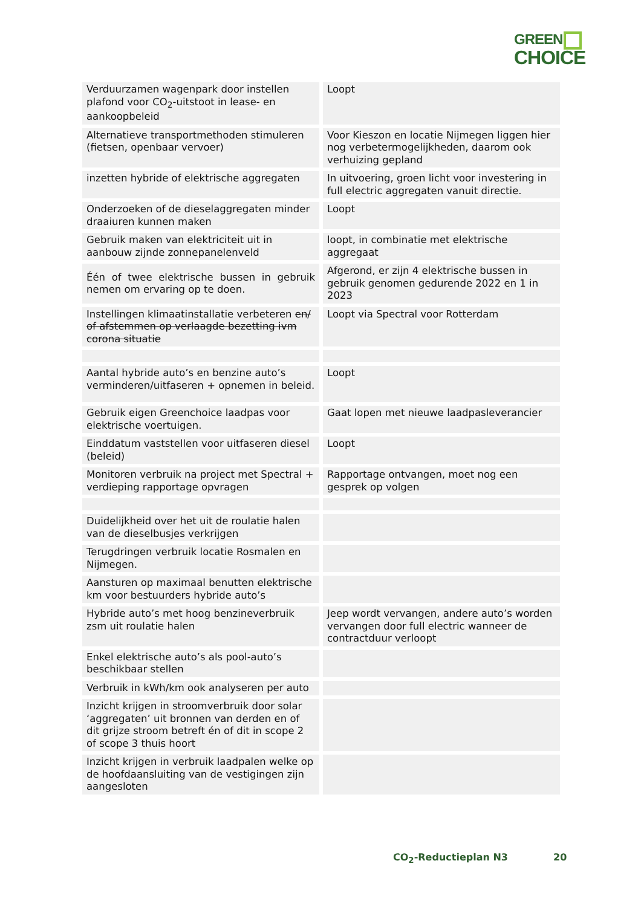GREEN
CHOICE
| Verduurzamen wagenpark door instellen plafond voor CO<sub>2</sub>-uitstoot in lease- en aankoopbeleid | Loopt |
| Alternatieve transportmethoden stimuleren (fietsen, openbaar vervoer) | Voor Kieszon en locatie Nijmegen liggen hier nog verbetermogelijkheden, daarom ook verhuizing gepland |
| inzetten hybride of elektrische aggregaten | In uitvoering, groen licht voor investering in full electric aggregaten vanuit directie. |
| Onderzoeken of de dieselaggregaten minder draaiuren kunnen maken | Loopt |
| Gebruik maken van elektriciteit uit in aanbouw zijnde zonnepanelenveld | loopt, in combinatie met elektrische aggregaat |
| Één of twee elektrische bussen in gebruik nemen om ervaring op te doen. | Afgerond, er zijn 4 elektrische bussen in gebruik genomen gedurende 2022 en 1 in 2023 |
| Instellingen klimaatinstallatie verbeteren en/ of afstemmen op verlaagde bezetting ivm corona situatie | Loopt via Spectral voor Rotterdam |
| Aantal hybride auto’s en benzine auto’s verminderen/uitfaseren + opnemen in beleid. | Loopt |
| Gebruik eigen Greenchoice laadpas voor elektrische voertuigen. | Gaat lopen met nieuwe laadpasleverancier |
| Einddatum vaststellen voor uitfaseren diesel (beleid) | Loopt |
| Monitoren verbruik na project met Spectral + verdieping rapportage opvragen | Rapportage ontvangen, moet nog een gesprek op volgen |
| Duidelijkheid over het uit de roulatie halen van de dieselbusjes verkrijgen | |
| Terugdringen verbruik locatie Rosmalen en Nijmegen. | |
| Aansturen op maximaal benutten elektrische km voor bestuurders hybride auto’s | |
| Hybride auto’s met hoog benzineverbruik zsm uit roulatie halen | Jeep wordt vervangen, andere auto’s worden vervangen door full electric wanneer de contractduur verloopt |
| Enkel elektrische auto’s als pool-auto’s beschikbaar stellen | |
| Verbruik in kWh/km ook analyseren per auto | |
| Inzicht krijgen in stroomverbruik door solar ‘aggregaten’ uit bronnen van derden en of dit grijze stroom betreft én of dit in scope 2 of scope 3 thuis hoort | |
| Inzicht krijgen in verbruik laadpalen welke op de hoofdaansluiting van de vestigingen zijn aangesloten | |
CO<sub>2</sub>-Reductieplan N3 20